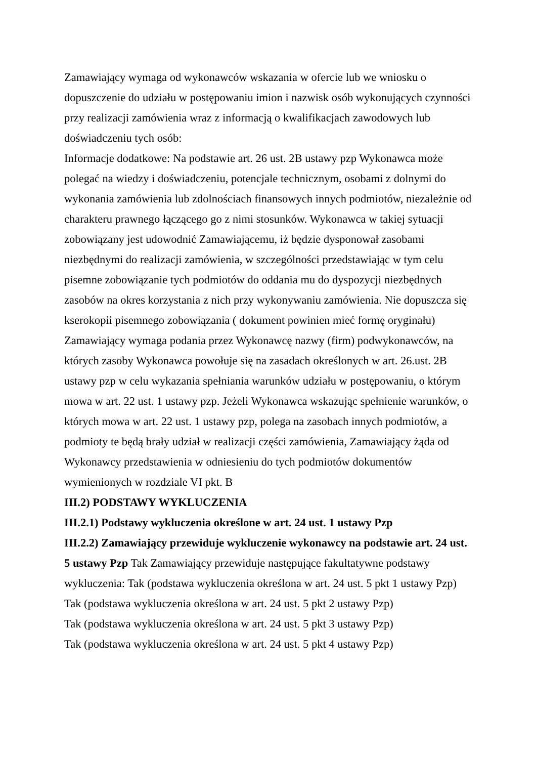Zamawiający wymaga od wykonawców wskazania w ofercie lub we wniosku o dopuszczenie do udziału w postępowaniu imion i nazwisk osób wykonujących czynności przy realizacji zamówienia wraz z informacją o kwalifikacjach zawodowych lub doświadczeniu tych osób:
Informacje dodatkowe: Na podstawie art. 26 ust. 2B ustawy pzp Wykonawca może polegać na wiedzy i doświadczeniu, potencjale technicznym, osobami z dolnymi do wykonania zamówienia lub zdolnościach finansowych innych podmiotów, niezależnie od charakteru prawnego łączącego go z nimi stosunków. Wykonawca w takiej sytuacji zobowiązany jest udowodnić Zamawiającemu, iż będzie dysponował zasobami niezbędnymi do realizacji zamówienia, w szczególności przedstawiając w tym celu pisemne zobowiązanie tych podmiotów do oddania mu do dyspozycji niezbędnych zasobów na okres korzystania z nich przy wykonywaniu zamówienia. Nie dopuszcza się kserokopii pisemnego zobowiązania ( dokument powinien mieć formę oryginału) Zamawiający wymaga podania przez Wykonawcę nazwy (firm) podwykonawców, na których zasoby Wykonawca powołuje się na zasadach określonych w art. 26.ust. 2B ustawy pzp w celu wykazania spełniania warunków udziału w postępowaniu, o którym mowa w art. 22 ust. 1 ustawy pzp. Jeżeli Wykonawca wskazując spełnienie warunków, o których mowa w art. 22 ust. 1 ustawy pzp, polega na zasobach innych podmiotów, a podmioty te będą brały udział w realizacji części zamówienia, Zamawiający żąda od Wykonawcy przedstawienia w odniesieniu do tych podmiotów dokumentów wymienionych w rozdziale VI pkt. B
III.2) PODSTAWY WYKLUCZENIA
III.2.1) Podstawy wykluczenia określone w art. 24 ust. 1 ustawy Pzp
III.2.2) Zamawiający przewiduje wykluczenie wykonawcy na podstawie art. 24 ust. 5 ustawy Pzp Tak Zamawiający przewiduje następujące fakultatywne podstawy wykluczenia: Tak (podstawa wykluczenia określona w art. 24 ust. 5 pkt 1 ustawy Pzp)
Tak (podstawa wykluczenia określona w art. 24 ust. 5 pkt 2 ustawy Pzp)
Tak (podstawa wykluczenia określona w art. 24 ust. 5 pkt 3 ustawy Pzp)
Tak (podstawa wykluczenia określona w art. 24 ust. 5 pkt 4 ustawy Pzp)